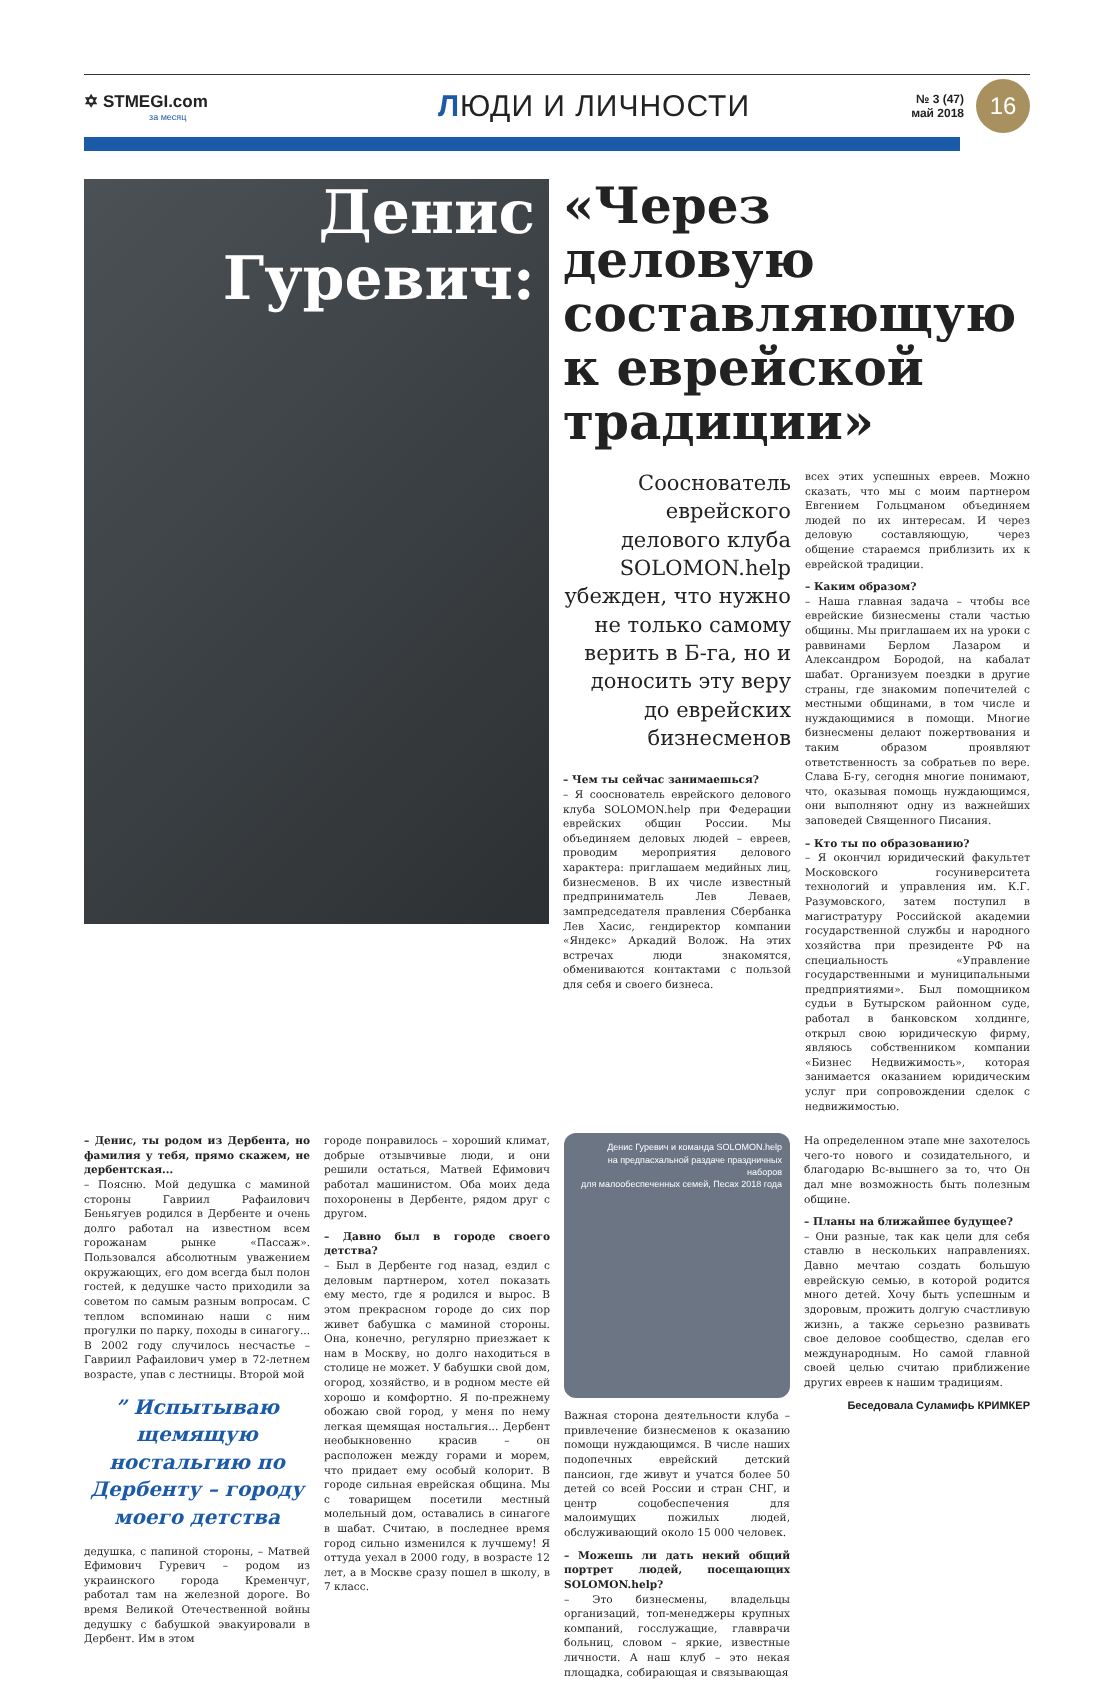✡ STMEGI.com
за месяц
ЛЮДИ И ЛИЧНОСТИ
№ 3 (47)
май 2018
16
Денис Гуревич:
«Через деловую составляющую к еврейской традиции»
Сооснователь еврейского делового клуба SOLOMON.help убежден, что нужно не только самому верить в Б-га, но и доносить эту веру до еврейских бизнесменов
– Чем ты сейчас занимаешься?
– Я сооснователь еврейского делового клуба SOLOMON.help при Федерации еврейских общин России. Мы объединяем деловых людей – евреев, проводим мероприятия делового характера: приглашаем медийных лиц, бизнесменов. В их числе известный предприниматель Лев Леваев, зампредседателя правления Сбербанка Лев Хасис, гендиректор компании «Яндекс» Аркадий Волож. На этих встречах люди знакомятся, обмениваются контактами с пользой для себя и своего бизнеса.
всех этих успешных евреев. Можно сказать, что мы с моим партнером Евгением Гольцманом объединяем людей по их интересам. И через деловую составляющую, через общение стараемся приблизить их к еврейской традиции.
– Каким образом?
– Наша главная задача – чтобы все еврейские бизнесмены стали частью общины. Мы приглашаем их на уроки с раввинами Берлом Лазаром и Александром Бородой, на кабалат шабат. Организуем поездки в другие страны, где знакомим попечителей с местными общинами, в том числе и нуждающимися в помощи. Многие бизнесмены делают пожертвования и таким образом проявляют ответственность за собратьев по вере. Слава Б-гу, сегодня многие понимают, что, оказывая помощь нуждающимся, они выполняют одну из важнейших заповедей Священного Писания.
– Кто ты по образованию?
– Я окончил юридический факультет Московского госуниверситета технологий и управления им. К.Г. Разумовского, затем поступил в магистратуру Российской академии государственной службы и народного хозяйства при президенте РФ на специальность «Управление государственными и муниципальными предприятиями». Был помощником судьи в Бутырском районном суде, работал в банковском холдинге, открыл свою юридическую фирму, являюсь собственником компании «Бизнес Недвижимость», которая занимается оказанием юридическим услуг при сопровождении сделок с недвижимостью.
– Денис, ты родом из Дербента, но фамилия у тебя, прямо скажем, не дербентская...
– Поясню. Мой дедушка с маминой стороны Гавриил Рафаилович Беньягуев родился в Дербенте и очень долго работал на известном всем горожанам рынке «Пассаж». Пользовался абсолютным уважением окружающих, его дом всегда был полон гостей, к дедушке часто приходили за советом по самым разным вопросам. С теплом вспоминаю наши с ним прогулки по парку, походы в синагогу... В 2002 году случилось несчастье – Гавриил Рафаилович умер в 72-летнем возрасте, упав с лестницы. Второй мой
” Испытываю щемящую ностальгию по Дербенту – городу моего детства
дедушка, с папиной стороны, – Матвей Ефимович Гуревич – родом из украинского города Кременчуг, работал там на железной дороге. Во время Великой Отечественной войны дедушку с бабушкой эвакуировали в Дербент. Им в этом
городе понравилось – хороший климат, добрые отзывчивые люди, и они решили остаться, Матвей Ефимович работал машинистом. Оба моих деда похоронены в Дербенте, рядом друг с другом.
– Давно был в городе своего детства?
– Был в Дербенте год назад, ездил с деловым партнером, хотел показать ему место, где я родился и вырос. В этом прекрасном городе до сих пор живет бабушка с маминой стороны. Она, конечно, регулярно приезжает к нам в Москву, но долго находиться в столице не может. У бабушки свой дом, огород, хозяйство, и в родном месте ей хорошо и комфортно. Я по-прежнему обожаю свой город, у меня по нему легкая щемящая ностальгия... Дербент необыкновенно красив – он расположен между горами и морем, что придает ему особый колорит. В городе сильная еврейская община. Мы с товарищем посетили местный молельный дом, оставались в синагоге в шабат. Считаю, в последнее время город сильно изменился к лучшему! Я оттуда уехал в 2000 году, в возрасте 12 лет, а в Москве сразу пошел в школу, в 7 класс.
Денис Гуревич и команда SOLOMON.help
на предпасхальной раздаче праздничных наборов
для малообеспеченных семей, Песах 2018 года
Важная сторона деятельности клуба – привлечение бизнесменов к оказанию помощи нуждающимся. В числе наших подопечных еврейский детский пансион, где живут и учатся более 50 детей со всей России и стран СНГ, и центр соцобеспечения для малоимущих пожилых людей, обслуживающий около 15 000 человек.
– Можешь ли дать некий общий портрет людей, посещающих SOLOMON.help?
– Это бизнесмены, владельцы организаций, топ-менеджеры крупных компаний, госслужащие, главврачи больниц, словом – яркие, известные личности. А наш клуб – это некая площадка, собирающая и связывающая
На определенном этапе мне захотелось чего-то нового и созидательного, и благодарю Вс-вышнего за то, что Он дал мне возможность быть полезным общине.
– Планы на ближайшее будущее?
– Они разные, так как цели для себя ставлю в нескольких направлениях. Давно мечтаю создать большую еврейскую семью, в которой родится много детей. Хочу быть успешным и здоровым, прожить долгую счастливую жизнь, а также серьезно развивать свое деловое сообщество, сделав его международным. Но самой главной своей целью считаю приближение других евреев к нашим традициям.
Беседовала Суламифь КРИМКЕР